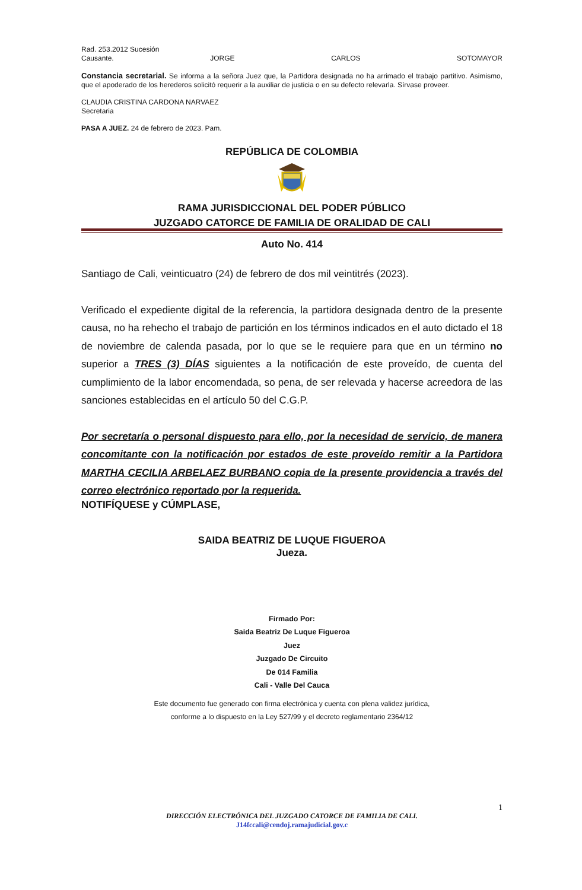Rad. 253.2012 Sucesión
Causante. JORGE CARLOS SOTOMAYOR
Constancia secretarial. Se informa a la señora Juez que, la Partidora designada no ha arrimado el trabajo partitivo. Asimismo, que el apoderado de los herederos solicitó requerir a la auxiliar de justicia o en su defecto relevarla. Sírvase proveer.
CLAUDIA CRISTINA CARDONA NARVAEZ
Secretaria
PASA A JUEZ. 24 de febrero de 2023. Pam.
REPÚBLICA DE COLOMBIA
RAMA JURISDICCIONAL DEL PODER PÚBLICO
JUZGADO CATORCE DE FAMILIA DE ORALIDAD DE CALI
Auto No. 414
Santiago de Cali, veinticuatro (24) de febrero de dos mil veintitrés (2023).
Verificado el expediente digital de la referencia, la partidora designada dentro de la presente causa, no ha rehecho el trabajo de partición en los términos indicados en el auto dictado el 18 de noviembre de calenda pasada, por lo que se le requiere para que en un término no superior a TRES (3) DÍAS siguientes a la notificación de este proveído, de cuenta del cumplimiento de la labor encomendada, so pena, de ser relevada y hacerse acreedora de las sanciones establecidas en el artículo 50 del C.G.P.
Por secretaría o personal dispuesto para ello, por la necesidad de servicio, de manera concomitante con la notificación por estados de este proveído remitir a la Partidora MARTHA CECILIA ARBELAEZ BURBANO copia de la presente providencia a través del correo electrónico reportado por la requerida.
NOTIFÍQUESE y CÚMPLASE,
SAIDA BEATRIZ DE LUQUE FIGUEROA
Jueza.
Firmado Por:
Saida Beatriz De Luque Figueroa
Juez
Juzgado De Circuito
De 014 Familia
Cali - Valle Del Cauca
Este documento fue generado con firma electrónica y cuenta con plena validez jurídica,
conforme a lo dispuesto en la Ley 527/99 y el decreto reglamentario 2364/12
1
DIRECCIÓN ELECTRÓNICA DEL JUZGADO CATORCE DE FAMILIA DE CALI.
J14fccali@cendoj.ramajudicial.gov.c